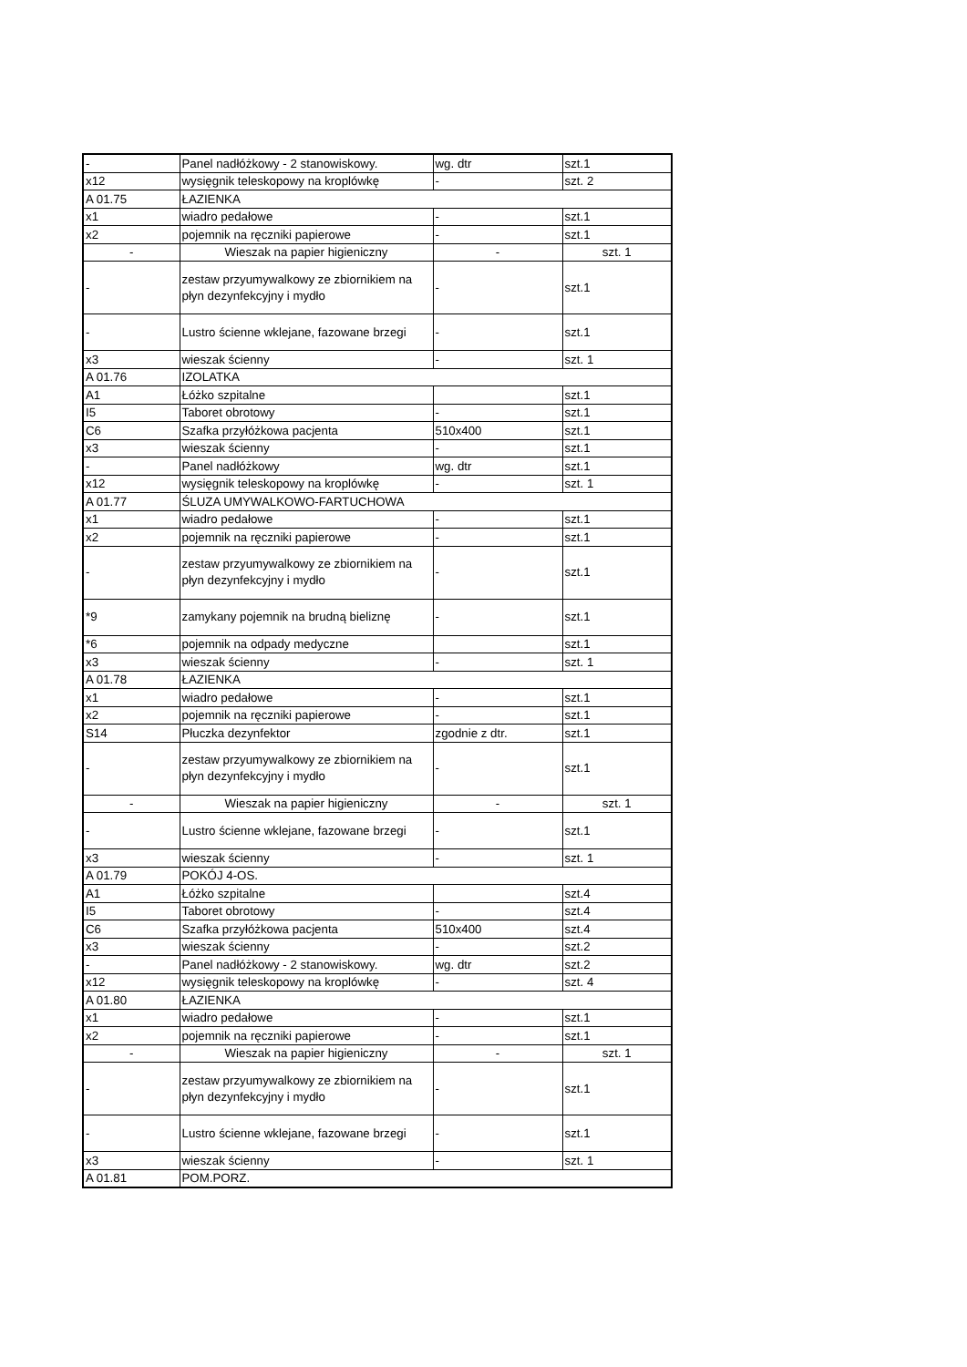| - | Panel nadłóżkowy - 2 stanowiskowy. | wg. dtr | szt.1 |
| x12 | wysięgnik teleskopowy na kroplówkę | - | szt. 2 |
| A 01.75 | ŁAZIENKA | | |
| x1 | wiadro pedałowe | - | szt.1 |
| x2 | pojemnik na ręczniki papierowe | - | szt.1 |
| - | Wieszak na papier higieniczny | - | szt. 1 |
| - | zestaw przyumywalkowy ze zbiornikiem na płyn dezynfekcyjny i mydło | - | szt.1 |
| - | Lustro ścienne wklejane, fazowane brzegi | - | szt.1 |
| x3 | wieszak ścienny | - | szt. 1 |
| A 01.76 | IZOLATKA | | |
| A1 | Łóżko szpitalne | | szt.1 |
| I5 | Taboret obrotowy | - | szt.1 |
| C6 | Szafka przyłóżkowa pacjenta | 510x400 | szt.1 |
| x3 | wieszak ścienny | - | szt.1 |
| - | Panel nadłóżkowy | wg. dtr | szt.1 |
| x12 | wysięgnik teleskopowy na kroplówkę | - | szt. 1 |
| A 01.77 | ŚLUZA UMYWALKOWO-FARTUCHOWA | | |
| x1 | wiadro pedałowe | - | szt.1 |
| x2 | pojemnik na ręczniki papierowe | - | szt.1 |
| - | zestaw przyumywalkowy ze zbiornikiem na płyn dezynfekcyjny i mydło | - | szt.1 |
| *9 | zamykany pojemnik na brudną bieliznę | - | szt.1 |
| *6 | pojemnik na odpady medyczne | | szt.1 |
| x3 | wieszak ścienny | - | szt. 1 |
| A 01.78 | ŁAZIENKA | | |
| x1 | wiadro pedałowe | - | szt.1 |
| x2 | pojemnik na ręczniki papierowe | - | szt.1 |
| S14 | Płuczka dezynfektor | zgodnie z dtr. | szt.1 |
| - | zestaw przyumywalkowy ze zbiornikiem na płyn dezynfekcyjny i mydło | - | szt.1 |
| - | Wieszak na papier higieniczny | - | szt. 1 |
| - | Lustro ścienne wklejane, fazowane brzegi | - | szt.1 |
| x3 | wieszak ścienny | - | szt. 1 |
| A 01.79 | POKÓJ 4-OS. | | |
| A1 | Łóżko szpitalne | | szt.4 |
| I5 | Taboret obrotowy | - | szt.4 |
| C6 | Szafka przyłóżkowa pacjenta | 510x400 | szt.4 |
| x3 | wieszak ścienny | - | szt.2 |
| - | Panel nadłóżkowy - 2 stanowiskowy. | wg. dtr | szt.2 |
| x12 | wysięgnik teleskopowy na kroplówkę | - | szt. 4 |
| A 01.80 | ŁAZIENKA | | |
| x1 | wiadro pedałowe | - | szt.1 |
| x2 | pojemnik na ręczniki papierowe | - | szt.1 |
| - | Wieszak na papier higieniczny | - | szt. 1 |
| - | zestaw przyumywalkowy ze zbiornikiem na płyn dezynfekcyjny i mydło | - | szt.1 |
| - | Lustro ścienne wklejane, fazowane brzegi | - | szt.1 |
| x3 | wieszak ścienny | - | szt. 1 |
| A 01.81 | POM.PORZ. | | |